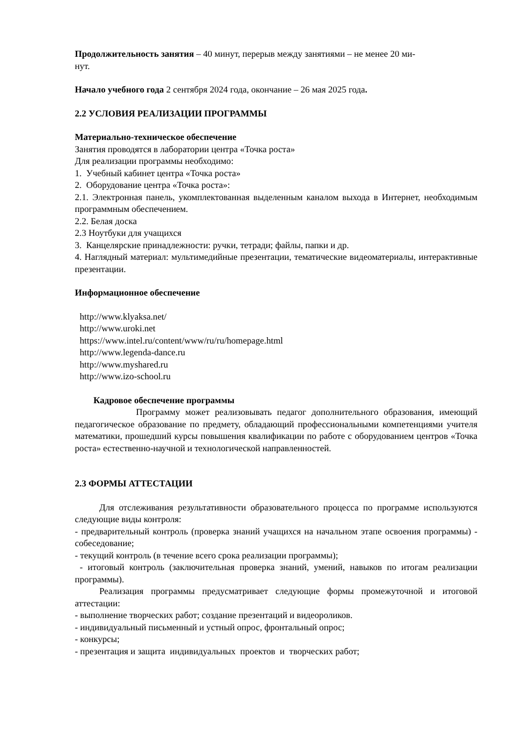Продолжительность занятия – 40 минут, перерыв между занятиями – не менее 20 ми-
нут.
Начало учебного года 2 сентября 2024 года, окончание – 26 мая 2025 года.
2.2 УСЛОВИЯ РЕАЛИЗАЦИИ ПРОГРАММЫ
Материально-техническое обеспечение
Занятия проводятся в лаборатории центра «Точка роста»
Для реализации программы необходимо:
1. Учебный кабинет центра «Точка роста»
2. Оборудование центра «Точка роста»:
2.1. Электронная панель, укомплектованная выделенным каналом выхода в Интернет, необходимым программным обеспечением.
2.2. Белая доска
2.3 Ноутбуки для учащихся
3. Канцелярские принадлежности: ручки, тетради; файлы, папки и др.
4. Наглядный материал: мультимедийные презентации, тематические видеоматериалы, интерактивные презентации.
Информационное обеспечение
http://www.klyaksa.net/
http://www.uroki.net
https://www.intel.ru/content/www/ru/ru/homepage.html
http://www.legenda-dance.ru
http://www.myshared.ru
http://www.izo-school.ru
Кадровое обеспечение программы
Программу может реализовывать педагог дополнительного образования, имеющий педагогическое образование по предмету, обладающий профессиональными компетенциями учителя математики, прошедший курсы повышения квалификации по работе с оборудованием центров «Точка роста» естественно-научной и технологической направленностей.
2.3 ФОРМЫ АТТЕСТАЦИИ
Для отслеживания результативности образовательного процесса по программе используются следующие виды контроля:
- предварительный контроль (проверка знаний учащихся на начальном этапе освоения программы) - собеседование;
- текущий контроль (в течение всего срока реализации программы);
- итоговый контроль (заключительная проверка знаний, умений, навыков по итогам реализации программы).
Реализация программы предусматривает следующие формы промежуточной и итоговой аттестации:
- выполнение творческих работ; создание презентаций и видеороликов.
- индивидуальный письменный и устный опрос, фронтальный опрос;
- конкурсы;
- презентация и защита индивидуальных проектов и творческих работ;